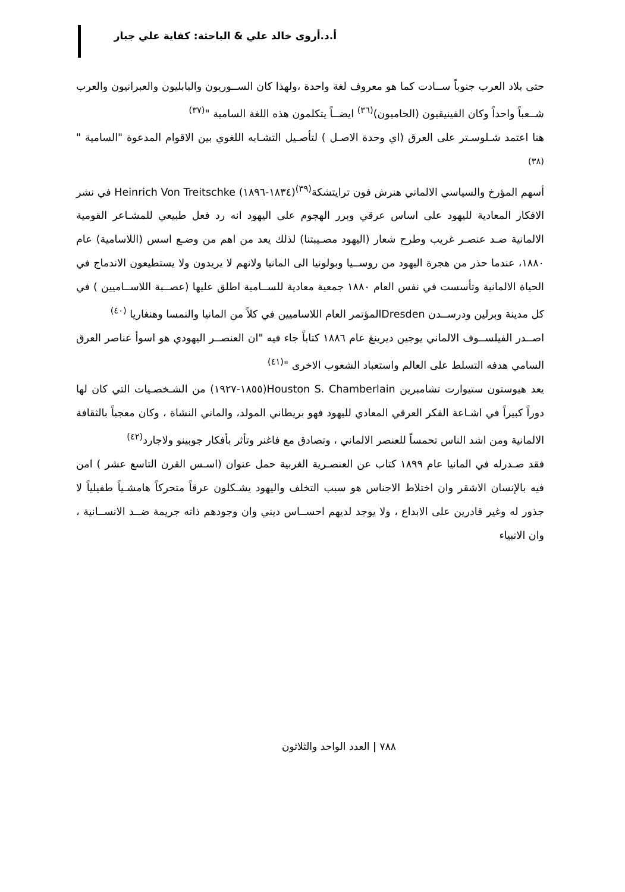أ.د.أروى خالد علي & الباحثة: كفاية علي جبار
حتى بلاد العرب جنوباً ســادت كما هو معروف لغة واحدة ،ولهذا كان الســوريون والبابليون والعبرانيون والعرب شــعباً واحداً وكان الفينيقيون (الحاميون)<sup>(٣٦)</sup> ايضــاً يتكلمون هذه اللغة السامية "<sup>(٣٧)</sup>
هنا اعتمد شـلوسـتر على العرق (اي وحدة الاصـل ) لتأصـيل التشـابه اللغوي بين الاقوام المدعوة "السامية "<sup>(٣٨)</sup>
أسهم المؤرخ والسياسي الالماني هنرش فون ترايتشكة<sup>(٣٩)</sup>(١٨٣٤-١٨٩٦) Heinrich Von Treitschke في نشر الافكار المعادية لليهود على اساس عرقي وبرر الهجوم على اليهود انه رد فعل طبيعي للمشـاعر القومية الالمانية ضـد عنصـر غريب وطرح شعار (اليهود مصـيبتنا) لذلك يعد من اهم من وضـع اسس (اللاسامية) عام ١٨٨٠، عندما حذر من هجرة اليهود من روســيا وبولونيا الى المانيا ولانهم لا يريدون ولا يستطيعون الاندماج في الحياة الالمانية وتأسست في نفس العام ١٨٨٠ جمعية معادية للســامية اطلق عليها (عصــبة اللاســاميين ) في كل مدينة وبرلين ودرســدن Dresdenالمؤتمر العام اللاساميين في كلاً من المانيا والنمسا وهنغاريا <sup>(٤٠)</sup>
اصــدر الفيلســوف الالماني يوجين ديرينغ عام ١٨٨٦ كتاباً جاء فيه "ان العنصــر اليهودي هو اسوأ عناصر العرق السامي هدفه التسلط على العالم واستعباد الشعوب الاخرى "<sup>(٤١)</sup>
يعد هيوستون ستيوارت تشامبرين Houston S. Chamberlain(١٨٥٥-١٩٢٧) من الشـخصـيات التي كان لها دوراً كبيراً في اشـاعة الفكر العرقي المعادي لليهود فهو بريطاني المولد، والماني النشاة ، وكان معجباً بالثقافة الالمانية ومن اشد الناس تحمساً للعنصر الالماني ، وتصادق مع فاغنر وتأثر بأفكار جوبينو ولاجارد<sup>(٤٢)</sup>
فقد صـدرله في المانيا عام ١٨٩٩ كتاب عن العنصـرية الغربية حمل عنوان (اسـس القرن التاسع عشر ) امن فيه بالإنسان الاشقر وان اختلاط الاجناس هو سبب التخلف واليهود يشـكلون عرقاً متحركاً هامشـياً طفيلياً لا جذور له وغير قادرين على الابداع ، ولا يوجد لديهم احســاس ديني وان وجودهم ذاته جريمة ضــد الانســانية ، وان الانبياء
٧٨٨ | العدد الواحد والثلاثون